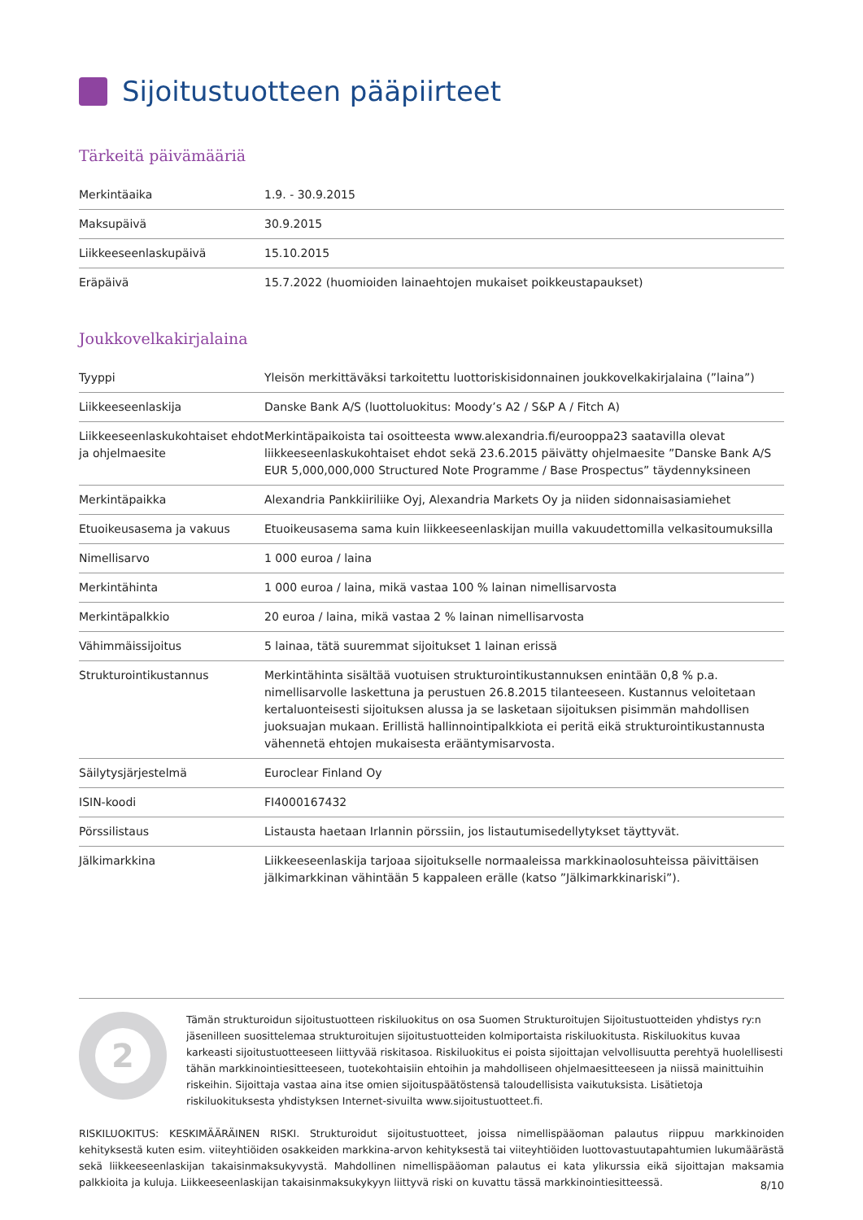Sijoitustuotteen pääpiirteet
Tärkeitä päivämääriä
| Merkintäaika | 1.9. - 30.9.2015 |
| Maksupäivä | 30.9.2015 |
| Liikkeeseenlaskupäivä | 15.10.2015 |
| Eräpäivä | 15.7.2022 (huomioiden lainaehtojen mukaiset poikkeustapaukset) |
Joukkovelkakirjalaina
| Tyyppi | Yleisön merkittäväksi tarkoitettu luottoriskisidonnainen joukkovelkakirjalaina (”laina”) |
| Liikkeeseenlaskija | Danske Bank A/S (luottoluokitus: Moody’s A2 / S&P A / Fitch A) |
| Liikkeeseenlaskukohtaiset ehdot ja ohjelmaesite | Merkintäpaikoista tai osoitteesta www.alexandria.fi/eurooppa23 saatavilla olevat liikkeeseenlaskukohtaiset ehdot sekä 23.6.2015 päivätty ohjelmaesite ”Danske Bank A/S EUR 5,000,000,000 Structured Note Programme / Base Prospectus” täydennyksineen |
| Merkintäpaikka | Alexandria Pankkiiriliike Oyj, Alexandria Markets Oy ja niiden sidonnaisasiamiehet |
| Etuoikeusasema ja vakuus | Etuoikeusasema sama kuin liikkeeseenlaskijan muilla vakuudettomilla velkasitoumuksilla |
| Nimellisarvo | 1 000 euroa / laina |
| Merkintähinta | 1 000 euroa / laina, mikä vastaa 100 % lainan nimellisarvosta |
| Merkintäpalkkio | 20 euroa / laina, mikä vastaa 2 % lainan nimellisarvosta |
| Vähimmäissijoitus | 5 lainaa, tätä suuremmat sijoitukset 1 lainan erissä |
| Strukturointikustannus | Merkintähinta sisältää vuotuisen strukturointikustannuksen enintään 0,8 % p.a. nimellisarvolle laskettuna ja perustuen 26.8.2015 tilanteeseen. Kustannus veloitetaan kertaluonteisesti sijoituksen alussa ja se lasketaan sijoituksen pisimmän mahdollisen juoksuajan mukaan. Erillistä hallinnointipalkkiota ei peritä eikä strukturointikustannusta vähennetä ehtojen mukaisesta erääntymisarvosta. |
| Säilytysjärjestelmä | Euroclear Finland Oy |
| ISIN-koodi | FI4000167432 |
| Pörssilistaus | Listausta haetaan Irlannin pörssiin, jos listautumisedellytykset täyttyvät. |
| Jälkimarkkina | Liikkeeseenlaskija tarjoaa sijoitukselle normaaleissa markkinaolosuhteissa päivittäisen jälkimarkkinan vähintään 5 kappaleen erälle (katso ”Jälkimarkkinariski”). |
2
Tämän strukturoidun sijoitustuotteen riskiluokitus on osa Suomen Strukturoitujen Sijoitustuotteiden yhdistys ry:n jäsenilleen suosittelemaa strukturoitujen sijoitustuotteiden kolmiportaista riskiluokitusta. Riskiluokitus kuvaa karkeasti sijoitustuotteeseen liittyvää riskitasoa. Riskiluokitus ei poista sijoittajan velvollisuutta perehtyä huolellisesti tähän markkinointiesitteeseen, tuotekohtaisiin ehtoihin ja mahdolliseen ohjelmaesitteeseen ja niissä mainittuihin riskeihin. Sijoittaja vastaa aina itse omien sijoituspäätöstensä taloudellisista vaikutuksista. Lisätietoja riskiluokituksesta yhdistyksen Internet-sivuilta www.sijoitustuotteet.fi.
RISKILUOKITUS: KESKIMÄÄRÄINEN RISKI. Strukturoidut sijoitustuotteet, joissa nimellispääoman palautus riippuu markkinoiden kehityksestä kuten esim. viiteyhtiöiden osakkeiden markkina-arvon kehityksestä tai viiteyhtiöiden luottovastuutapahtumien lukumäärästä sekä liikkeeseenlaskijan takaisinmaksukyvystä. Mahdollinen nimellispääoman palautus ei kata ylikurssia eikä sijoittajan maksamia palkkioita ja kuluja. Liikkeeseenlaskijan takaisinmaksukykyyn liittyvä riski on kuvattu tässä markkinointiesitteessä.
8/10